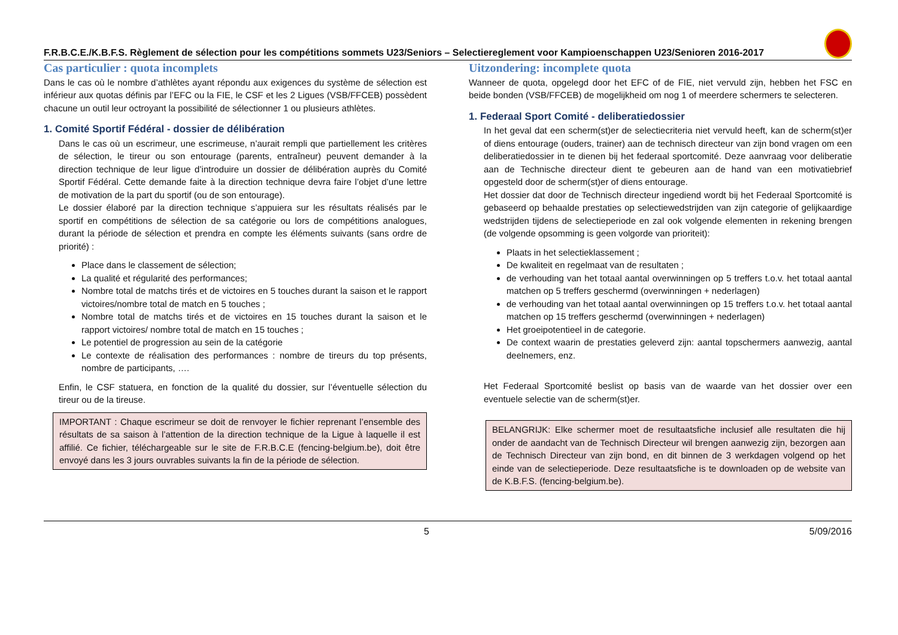F.R.B.C.E./K.B.F.S. Règlement de sélection pour les compétitions sommets U23/Seniors – Selectiereglement voor Kampioenschappen U23/Senioren 2016-2017
Cas particulier : quota incomplets
Dans le cas où le nombre d’athlètes ayant répondu aux exigences du système de sélection est inférieur aux quotas définis par l’EFC ou la FIE, le CSF et les 2 Ligues (VSB/FFCEB) possèdent chacune un outil leur octroyant la possibilité de sélectionner 1 ou plusieurs athlètes.
1. Comité Sportif Fédéral - dossier de délibération
Dans le cas où un escrimeur, une escrimeuse, n’aurait rempli que partiellement les critères de sélection, le tireur ou son entourage (parents, entraîneur) peuvent demander à la direction technique de leur ligue d’introduire un dossier de délibération auprès du Comité Sportif Fédéral. Cette demande faite à la direction technique devra faire l’objet d’une lettre de motivation de la part du sportif (ou de son entourage).
Le dossier élaboré par la direction technique s’appuiera sur les résultats réalisés par le sportif en compétitions de sélection de sa catégorie ou lors de compétitions analogues, durant la période de sélection et prendra en compte les éléments suivants (sans ordre de priorité) :
Place dans le classement de sélection;
La qualité et régularité des performances;
Nombre total de matchs tirés et de victoires en 5 touches durant la saison et le rapport victoires/nombre total de match en 5 touches ;
Nombre total de matchs tirés et de victoires en 15 touches durant la saison et le rapport victoires/ nombre total de match en 15 touches ;
Le potentiel de progression au sein de la catégorie
Le contexte de réalisation des performances : nombre de tireurs du top présents, nombre de participants, ….
Enfin, le CSF statuera, en fonction de la qualité du dossier, sur l’éventuelle sélection du tireur ou de la tireuse.
IMPORTANT : Chaque escrimeur se doit de renvoyer le fichier reprenant l’ensemble des résultats de sa saison à l’attention de la direction technique de la Ligue à laquelle il est affilié. Ce fichier, téléchargeable sur le site de F.R.B.C.E (fencing-belgium.be), doit être envoyé dans les 3 jours ouvrables suivants la fin de la période de sélection.
Uitzondering: incomplete quota
Wanneer de quota, opgelegd door het EFC of de FIE, niet vervuld zijn, hebben het FSC en beide bonden (VSB/FFCEB) de mogelijkheid om nog 1 of meerdere schermers te selecteren.
1. Federaal Sport Comité - deliberatiedossier
In het geval dat een scherm(st)er de selectiecriteria niet vervuld heeft, kan de scherm(st)er of diens entourage (ouders, trainer) aan de technisch directeur van zijn bond vragen om een deliberatiedossier in te dienen bij het federaal sportcomité. Deze aanvraag voor deliberatie aan de Technische directeur dient te gebeuren aan de hand van een motivatiebrief opgesteld door de scherm(st)er of diens entourage.
Het dossier dat door de Technisch directeur ingediend wordt bij het Federaal Sportcomité is gebaseerd op behaalde prestaties op selectiewedstrijden van zijn categorie of gelijkaardige wedstrijden tijdens de selectieperiode en zal ook volgende elementen in rekening brengen (de volgende opsomming is geen volgorde van prioriteit):
Plaats in het selectieklassement ;
De kwaliteit en regelmaat van de resultaten ;
de verhouding van het totaal aantal overwinningen op 5 treffers t.o.v. het totaal aantal matchen op 5 treffers geschermd (overwinningen + nederlagen)
de verhouding van het totaal aantal overwinningen op 15 treffers t.o.v. het totaal aantal matchen op 15 treffers geschermd (overwinningen + nederlagen)
Het groeipotentieel in de categorie.
De context waarin de prestaties geleverd zijn: aantal topschermers aanwezig, aantal deelnemers, enz.
Het Federaal Sportcomité beslist op basis van de waarde van het dossier over een eventuele selectie van de scherm(st)er.
BELANGRIJK: Elke schermer moet de resultaatsfiche inclusief alle resultaten die hij onder de aandacht van de Technisch Directeur wil brengen aanwezig zijn, bezorgen aan de Technisch Directeur van zijn bond, en dit binnen de 3 werkdagen volgend op het einde van de selectieperiode. Deze resultaatsfiche is te downloaden op de website van de K.B.F.S. (fencing-belgium.be).
5 5/09/2016